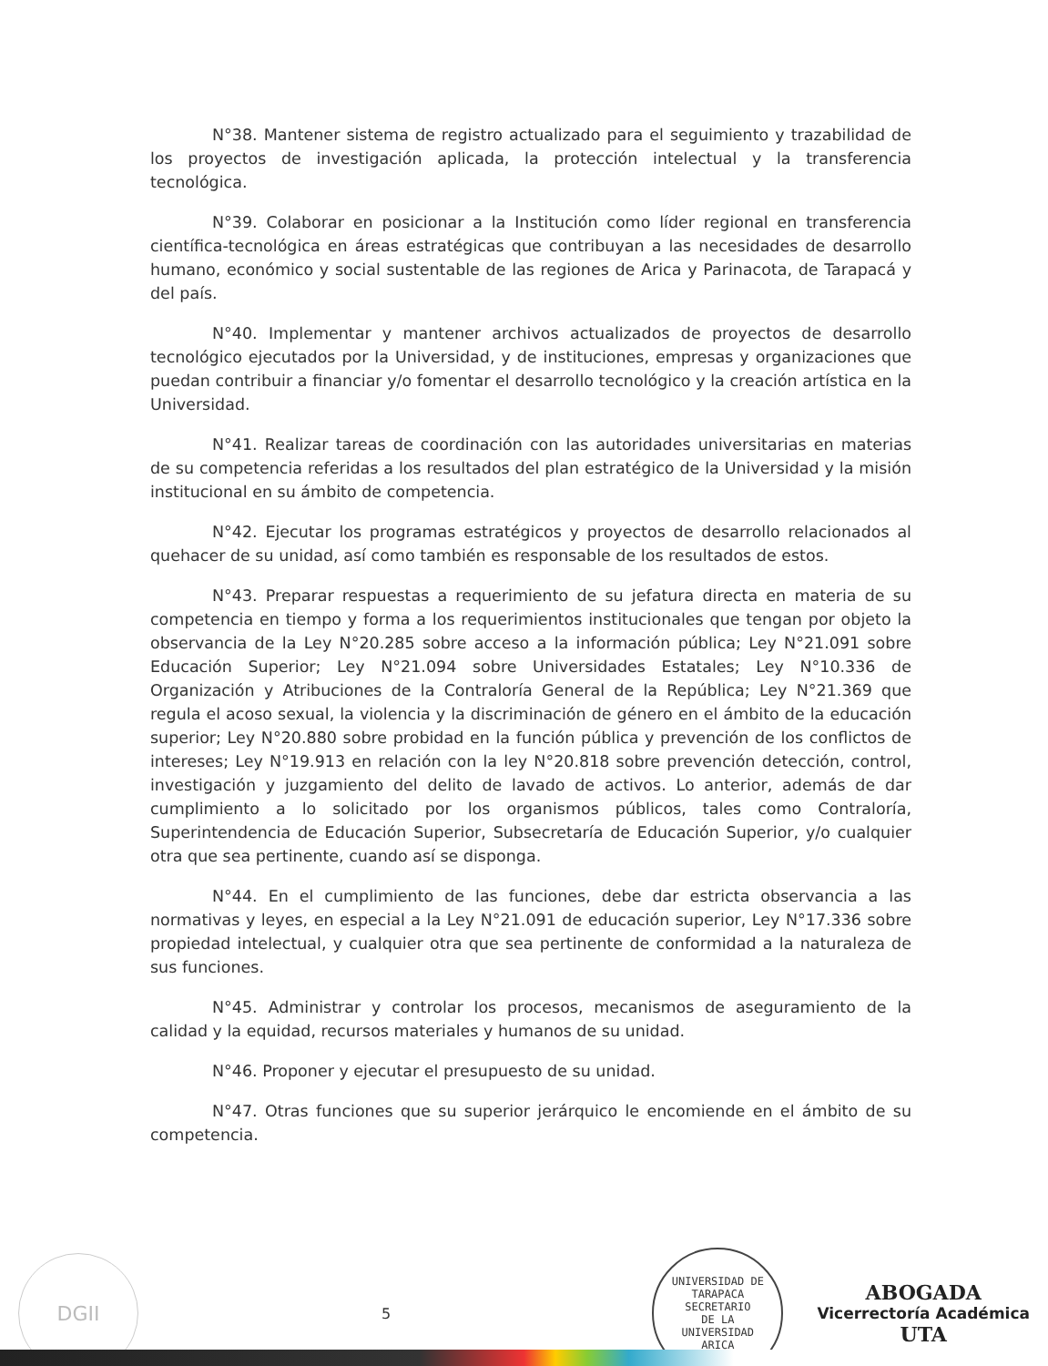N°38. Mantener sistema de registro actualizado para el seguimiento y trazabilidad de los proyectos de investigación aplicada, la protección intelectual y la transferencia tecnológica.
N°39. Colaborar en posicionar a la Institución como líder regional en transferencia científica-tecnológica en áreas estratégicas que contribuyan a las necesidades de desarrollo humano, económico y social sustentable de las regiones de Arica y Parinacota, de Tarapacá y del país.
N°40. Implementar y mantener archivos actualizados de proyectos de desarrollo tecnológico ejecutados por la Universidad, y de instituciones, empresas y organizaciones que puedan contribuir a financiar y/o fomentar el desarrollo tecnológico y la creación artística en la Universidad.
N°41. Realizar tareas de coordinación con las autoridades universitarias en materias de su competencia referidas a los resultados del plan estratégico de la Universidad y la misión institucional en su ámbito de competencia.
N°42. Ejecutar los programas estratégicos y proyectos de desarrollo relacionados al quehacer de su unidad, así como también es responsable de los resultados de estos.
N°43. Preparar respuestas a requerimiento de su jefatura directa en materia de su competencia en tiempo y forma a los requerimientos institucionales que tengan por objeto la observancia de la Ley N°20.285 sobre acceso a la información pública; Ley N°21.091 sobre Educación Superior; Ley N°21.094 sobre Universidades Estatales; Ley N°10.336 de Organización y Atribuciones de la Contraloría General de la República; Ley N°21.369 que regula el acoso sexual, la violencia y la discriminación de género en el ámbito de la educación superior; Ley N°20.880 sobre probidad en la función pública y prevención de los conflictos de intereses; Ley N°19.913 en relación con la ley N°20.818 sobre prevención detección, control, investigación y juzgamiento del delito de lavado de activos. Lo anterior, además de dar cumplimiento a lo solicitado por los organismos públicos, tales como Contraloría, Superintendencia de Educación Superior, Subsecretaría de Educación Superior, y/o cualquier otra que sea pertinente, cuando así se disponga.
N°44. En el cumplimiento de las funciones, debe dar estricta observancia a las normativas y leyes, en especial a la Ley N°21.091 de educación superior, Ley N°17.336 sobre propiedad intelectual, y cualquier otra que sea pertinente de conformidad a la naturaleza de sus funciones.
N°45. Administrar y controlar los procesos, mecanismos de aseguramiento de la calidad y la equidad, recursos materiales y humanos de su unidad.
N°46. Proponer y ejecutar el presupuesto de su unidad.
N°47. Otras funciones que su superior jerárquico le encomiende en el ámbito de su competencia.
DGII
5
UNIVERSIDAD DE TARAPACA
SECRETARIO
DE LA
UNIVERSIDAD
ARICA
ABOGADA
Vicerrectoría Académica
UTA